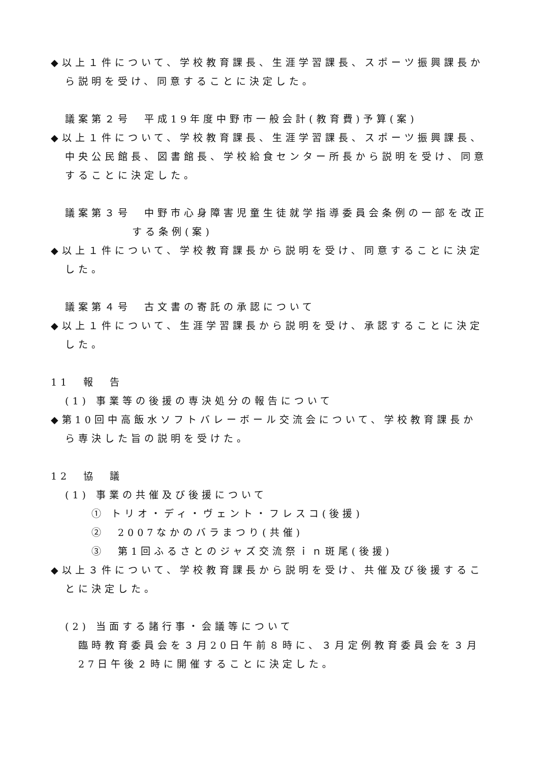◆以上１件について、学校教育課長、生涯学習課長、スポーツ振興課長から説明を受け、同意することに決定した。
議案第２号　平成19年度中野市一般会計(教育費)予算(案)
◆以上１件について、学校教育課長、生涯学習課長、スポーツ振興課長、中央公民館長、図書館長、学校給食センター所長から説明を受け、同意することに決定した。
議案第３号　中野市心身障害児童生徒就学指導委員会条例の一部を改正する条例(案)
◆以上１件について、学校教育課長から説明を受け、同意することに決定した。
議案第４号　古文書の寄託の承認について
◆以上１件について、生涯学習課長から説明を受け、承認することに決定した。
11　報　告
(1) 事業等の後援の専決処分の報告について
◆第10回中高飯水ソフトバレーボール交流会について、学校教育課長から専決した旨の説明を受けた。
12　協　議
(1) 事業の共催及び後援について
① トリオ・ディ・ヴェント・フレスコ(後援)
②　2007なかのバラまつり(共催)
③　第1回ふるさとのジャズ交流祭ｉｎ斑尾(後援)
◆以上３件について、学校教育課長から説明を受け、共催及び後援することに決定した。
(2) 当面する諸行事・会議等について
臨時教育委員会を３月20日午前８時に、３月定例教育委員会を３月27日午後２時に開催することに決定した。